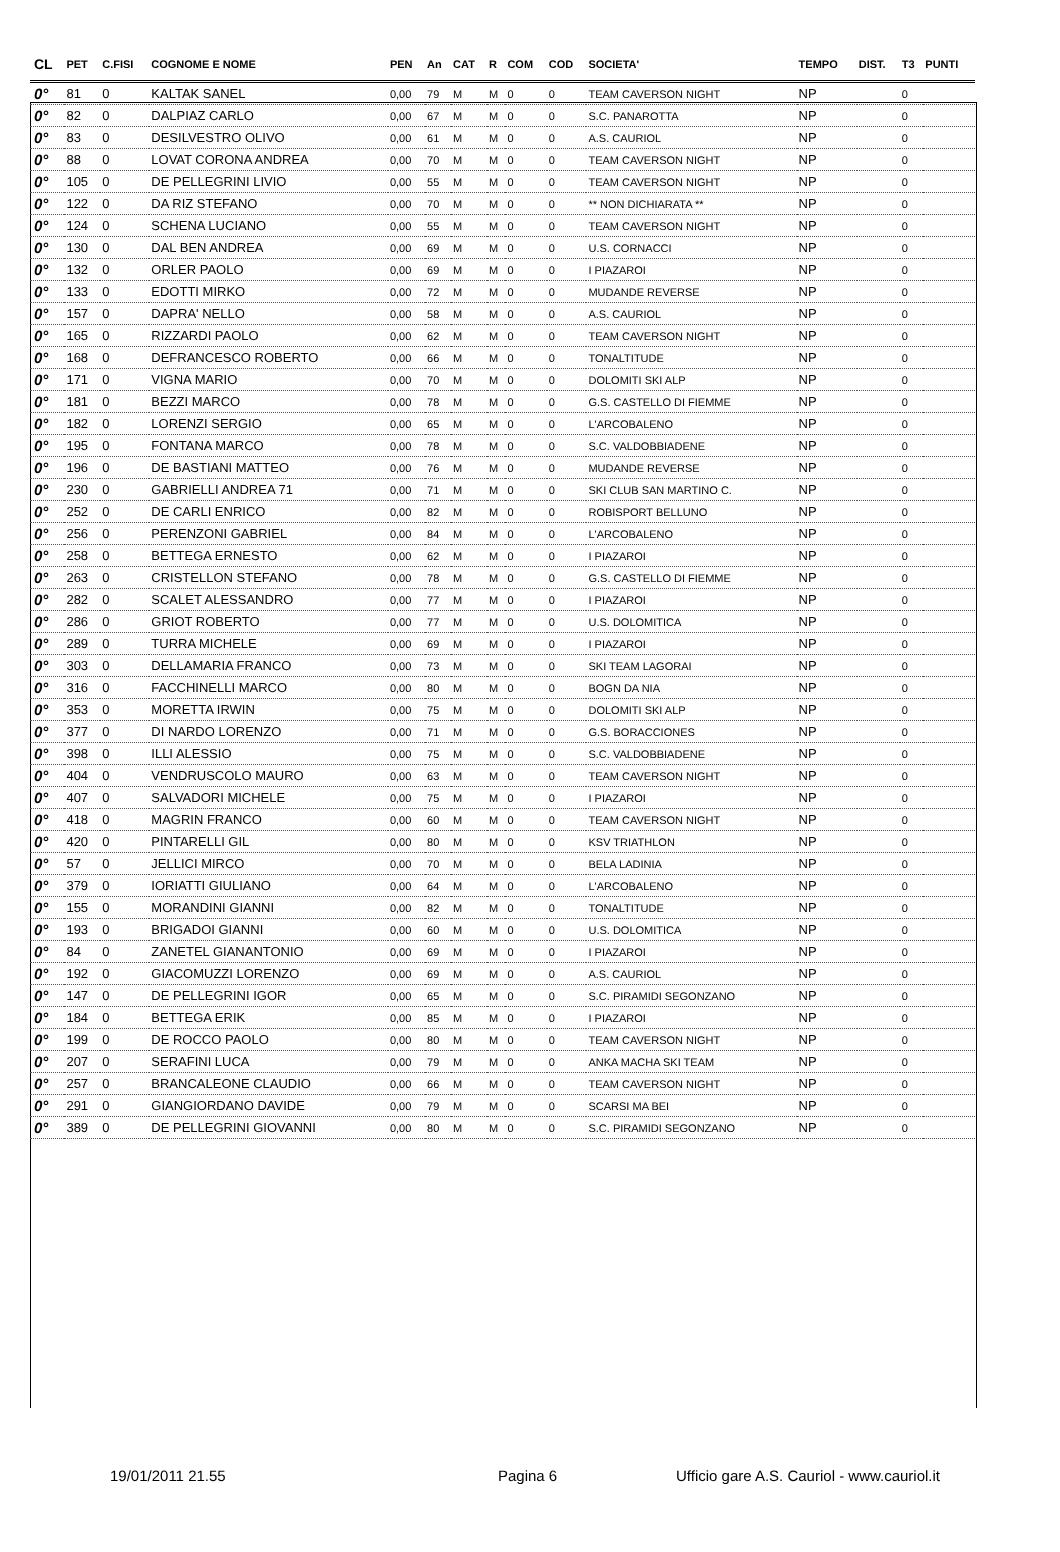| CL | PET | C.FISI | COGNOME E NOME | PEN | An | CAT | R | COM | COD | SOCIETA' | TEMPO | DIST. | T3 | PUNTI |
| --- | --- | --- | --- | --- | --- | --- | --- | --- | --- | --- | --- | --- | --- | --- |
| 0° | 81 | 0 | KALTAK SANEL | 0,00 | 79 | M | M | 0 | 0 | TEAM CAVERSON NIGHT | NP | | 0 | |
| 0° | 82 | 0 | DALPIAZ CARLO | 0,00 | 67 | M | M | 0 | 0 | S.C. PANAROTTA | NP | | 0 | |
| 0° | 83 | 0 | DESILVESTRO OLIVO | 0,00 | 61 | M | M | 0 | 0 | A.S. CAURIOL | NP | | 0 | |
| 0° | 88 | 0 | LOVAT CORONA ANDREA | 0,00 | 70 | M | M | 0 | 0 | TEAM CAVERSON NIGHT | NP | | 0 | |
| 0° | 105 | 0 | DE PELLEGRINI LIVIO | 0,00 | 55 | M | M | 0 | 0 | TEAM CAVERSON NIGHT | NP | | 0 | |
| 0° | 122 | 0 | DA RIZ STEFANO | 0,00 | 70 | M | M | 0 | 0 | ** NON DICHIARATA ** | NP | | 0 | |
| 0° | 124 | 0 | SCHENA LUCIANO | 0,00 | 55 | M | M | 0 | 0 | TEAM CAVERSON NIGHT | NP | | 0 | |
| 0° | 130 | 0 | DAL BEN ANDREA | 0,00 | 69 | M | M | 0 | 0 | U.S. CORNACCI | NP | | 0 | |
| 0° | 132 | 0 | ORLER PAOLO | 0,00 | 69 | M | M | 0 | 0 | I PIAZAROI | NP | | 0 | |
| 0° | 133 | 0 | EDOTTI MIRKO | 0,00 | 72 | M | M | 0 | 0 | MUDANDE REVERSE | NP | | 0 | |
| 0° | 157 | 0 | DAPRA' NELLO | 0,00 | 58 | M | M | 0 | 0 | A.S. CAURIOL | NP | | 0 | |
| 0° | 165 | 0 | RIZZARDI PAOLO | 0,00 | 62 | M | M | 0 | 0 | TEAM CAVERSON NIGHT | NP | | 0 | |
| 0° | 168 | 0 | DEFRANCESCO ROBERTO | 0,00 | 66 | M | M | 0 | 0 | TONALTITUDE | NP | | 0 | |
| 0° | 171 | 0 | VIGNA MARIO | 0,00 | 70 | M | M | 0 | 0 | DOLOMITI SKI ALP | NP | | 0 | |
| 0° | 181 | 0 | BEZZI MARCO | 0,00 | 78 | M | M | 0 | 0 | G.S. CASTELLO DI FIEMME | NP | | 0 | |
| 0° | 182 | 0 | LORENZI SERGIO | 0,00 | 65 | M | M | 0 | 0 | L'ARCOBALENO | NP | | 0 | |
| 0° | 195 | 0 | FONTANA MARCO | 0,00 | 78 | M | M | 0 | 0 | S.C. VALDOBBIADENE | NP | | 0 | |
| 0° | 196 | 0 | DE BASTIANI MATTEO | 0,00 | 76 | M | M | 0 | 0 | MUDANDE REVERSE | NP | | 0 | |
| 0° | 230 | 0 | GABRIELLI ANDREA 71 | 0,00 | 71 | M | M | 0 | 0 | SKI CLUB SAN MARTINO C. | NP | | 0 | |
| 0° | 252 | 0 | DE CARLI ENRICO | 0,00 | 82 | M | M | 0 | 0 | ROBISPORT BELLUNO | NP | | 0 | |
| 0° | 256 | 0 | PERENZONI GABRIEL | 0,00 | 84 | M | M | 0 | 0 | L'ARCOBALENO | NP | | 0 | |
| 0° | 258 | 0 | BETTEGA ERNESTO | 0,00 | 62 | M | M | 0 | 0 | I PIAZAROI | NP | | 0 | |
| 0° | 263 | 0 | CRISTELLON STEFANO | 0,00 | 78 | M | M | 0 | 0 | G.S. CASTELLO DI FIEMME | NP | | 0 | |
| 0° | 282 | 0 | SCALET ALESSANDRO | 0,00 | 77 | M | M | 0 | 0 | I PIAZAROI | NP | | 0 | |
| 0° | 286 | 0 | GRIOT ROBERTO | 0,00 | 77 | M | M | 0 | 0 | U.S. DOLOMITICA | NP | | 0 | |
| 0° | 289 | 0 | TURRA MICHELE | 0,00 | 69 | M | M | 0 | 0 | I PIAZAROI | NP | | 0 | |
| 0° | 303 | 0 | DELLAMARIA FRANCO | 0,00 | 73 | M | M | 0 | 0 | SKI TEAM LAGORAI | NP | | 0 | |
| 0° | 316 | 0 | FACCHINELLI MARCO | 0,00 | 80 | M | M | 0 | 0 | BOGN DA NIA | NP | | 0 | |
| 0° | 353 | 0 | MORETTA IRWIN | 0,00 | 75 | M | M | 0 | 0 | DOLOMITI SKI ALP | NP | | 0 | |
| 0° | 377 | 0 | DI NARDO LORENZO | 0,00 | 71 | M | M | 0 | 0 | G.S. BORACCIONES | NP | | 0 | |
| 0° | 398 | 0 | ILLI ALESSIO | 0,00 | 75 | M | M | 0 | 0 | S.C. VALDOBBIADENE | NP | | 0 | |
| 0° | 404 | 0 | VENDRUSCOLO MAURO | 0,00 | 63 | M | M | 0 | 0 | TEAM CAVERSON NIGHT | NP | | 0 | |
| 0° | 407 | 0 | SALVADORI MICHELE | 0,00 | 75 | M | M | 0 | 0 | I PIAZAROI | NP | | 0 | |
| 0° | 418 | 0 | MAGRIN FRANCO | 0,00 | 60 | M | M | 0 | 0 | TEAM CAVERSON NIGHT | NP | | 0 | |
| 0° | 420 | 0 | PINTARELLI GIL | 0,00 | 80 | M | M | 0 | 0 | KSV TRIATHLON | NP | | 0 | |
| 0° | 57 | 0 | JELLICI MIRCO | 0,00 | 70 | M | M | 0 | 0 | BELA LADINIA | NP | | 0 | |
| 0° | 379 | 0 | IORIATTI GIULIANO | 0,00 | 64 | M | M | 0 | 0 | L'ARCOBALENO | NP | | 0 | |
| 0° | 155 | 0 | MORANDINI GIANNI | 0,00 | 82 | M | M | 0 | 0 | TONALTITUDE | NP | | 0 | |
| 0° | 193 | 0 | BRIGADOI GIANNI | 0,00 | 60 | M | M | 0 | 0 | U.S. DOLOMITICA | NP | | 0 | |
| 0° | 84 | 0 | ZANETEL GIANANTONIO | 0,00 | 69 | M | M | 0 | 0 | I PIAZAROI | NP | | 0 | |
| 0° | 192 | 0 | GIACOMUZZI LORENZO | 0,00 | 69 | M | M | 0 | 0 | A.S. CAURIOL | NP | | 0 | |
| 0° | 147 | 0 | DE PELLEGRINI IGOR | 0,00 | 65 | M | M | 0 | 0 | S.C. PIRAMIDI SEGONZANO | NP | | 0 | |
| 0° | 184 | 0 | BETTEGA ERIK | 0,00 | 85 | M | M | 0 | 0 | I PIAZAROI | NP | | 0 | |
| 0° | 199 | 0 | DE ROCCO PAOLO | 0,00 | 80 | M | M | 0 | 0 | TEAM CAVERSON NIGHT | NP | | 0 | |
| 0° | 207 | 0 | SERAFINI LUCA | 0,00 | 79 | M | M | 0 | 0 | ANKA MACHA SKI TEAM | NP | | 0 | |
| 0° | 257 | 0 | BRANCALEONE CLAUDIO | 0,00 | 66 | M | M | 0 | 0 | TEAM CAVERSON NIGHT | NP | | 0 | |
| 0° | 291 | 0 | GIANGIORDANO DAVIDE | 0,00 | 79 | M | M | 0 | 0 | SCARSI MA BEI | NP | | 0 | |
| 0° | 389 | 0 | DE PELLEGRINI GIOVANNI | 0,00 | 80 | M | M | 0 | 0 | S.C. PIRAMIDI SEGONZANO | NP | | 0 | |
19/01/2011 21.55 Pagina 6 Ufficio gare A.S. Cauriol - www.cauriol.it